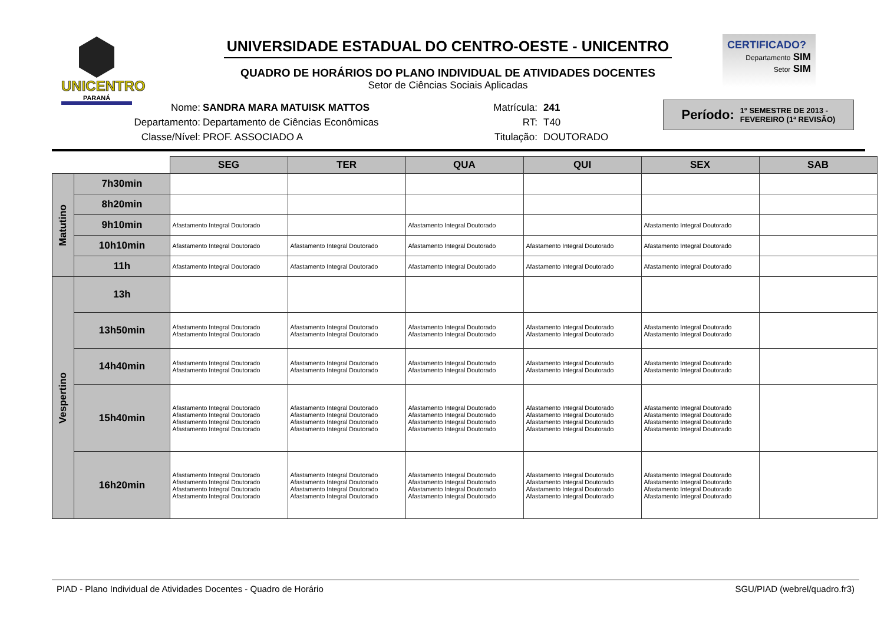UNICENTRO
PARANÁ
UNIVERSIDADE ESTADUAL DO CENTRO-OESTE - UNICENTRO
QUADRO DE HORÁRIOS DO PLANO INDIVIDUAL DE ATIVIDADES DOCENTES
Setor de Ciências Sociais Aplicadas
CERTIFICADO?
Departamento SIM
Setor SIM
Nome:
Departamento:
Classe/Nível:
SANDRA MARA MATUISK MATTOS
Departamento de Ciências Econômicas
PROF. ASSOCIADO A
Matrícula:
RT:
Titulação:
241
T40
DOUTORADO
Período: 1º SEMESTRE DE 2013 -
FEVEREIRO (1ª REVISÃO)
| | | SEG | TER | QUA | QUI | SEX | SAB |
| --- | --- | --- | --- | --- | --- | --- | --- |
| Matutino | 7h30min | | | | | | |
| | 8h20min | | | | | | |
| | 9h10min | Afastamento Integral Doutorado | | Afastamento Integral Doutorado | | Afastamento Integral Doutorado | |
| | 10h10min | Afastamento Integral Doutorado | Afastamento Integral Doutorado | Afastamento Integral Doutorado | Afastamento Integral Doutorado | Afastamento Integral Doutorado | |
| | 11h | Afastamento Integral Doutorado | Afastamento Integral Doutorado | Afastamento Integral Doutorado | Afastamento Integral Doutorado | Afastamento Integral Doutorado | |
| Vespertino | 13h | | | | | | |
| | 13h50min | Afastamento Integral Doutorado Afastamento Integral Doutorado | Afastamento Integral Doutorado Afastamento Integral Doutorado | Afastamento Integral Doutorado Afastamento Integral Doutorado | Afastamento Integral Doutorado Afastamento Integral Doutorado | Afastamento Integral Doutorado Afastamento Integral Doutorado | |
| | 14h40min | Afastamento Integral Doutorado Afastamento Integral Doutorado | Afastamento Integral Doutorado Afastamento Integral Doutorado | Afastamento Integral Doutorado Afastamento Integral Doutorado | Afastamento Integral Doutorado Afastamento Integral Doutorado | Afastamento Integral Doutorado Afastamento Integral Doutorado | |
| | 15h40min | Afastamento Integral Doutorado Afastamento Integral Doutorado Afastamento Integral Doutorado Afastamento Integral Doutorado | Afastamento Integral Doutorado Afastamento Integral Doutorado Afastamento Integral Doutorado Afastamento Integral Doutorado | Afastamento Integral Doutorado Afastamento Integral Doutorado Afastamento Integral Doutorado Afastamento Integral Doutorado | Afastamento Integral Doutorado Afastamento Integral Doutorado Afastamento Integral Doutorado Afastamento Integral Doutorado | Afastamento Integral Doutorado Afastamento Integral Doutorado Afastamento Integral Doutorado Afastamento Integral Doutorado | |
| | 16h20min | Afastamento Integral Doutorado Afastamento Integral Doutorado Afastamento Integral Doutorado Afastamento Integral Doutorado | Afastamento Integral Doutorado Afastamento Integral Doutorado Afastamento Integral Doutorado Afastamento Integral Doutorado | Afastamento Integral Doutorado Afastamento Integral Doutorado Afastamento Integral Doutorado Afastamento Integral Doutorado | Afastamento Integral Doutorado Afastamento Integral Doutorado Afastamento Integral Doutorado Afastamento Integral Doutorado | Afastamento Integral Doutorado Afastamento Integral Doutorado Afastamento Integral Doutorado Afastamento Integral Doutorado | |
PIAD - Plano Individual de Atividades Docentes - Quadro de Horário SGU/PIAD (webrel/quadro.fr3)